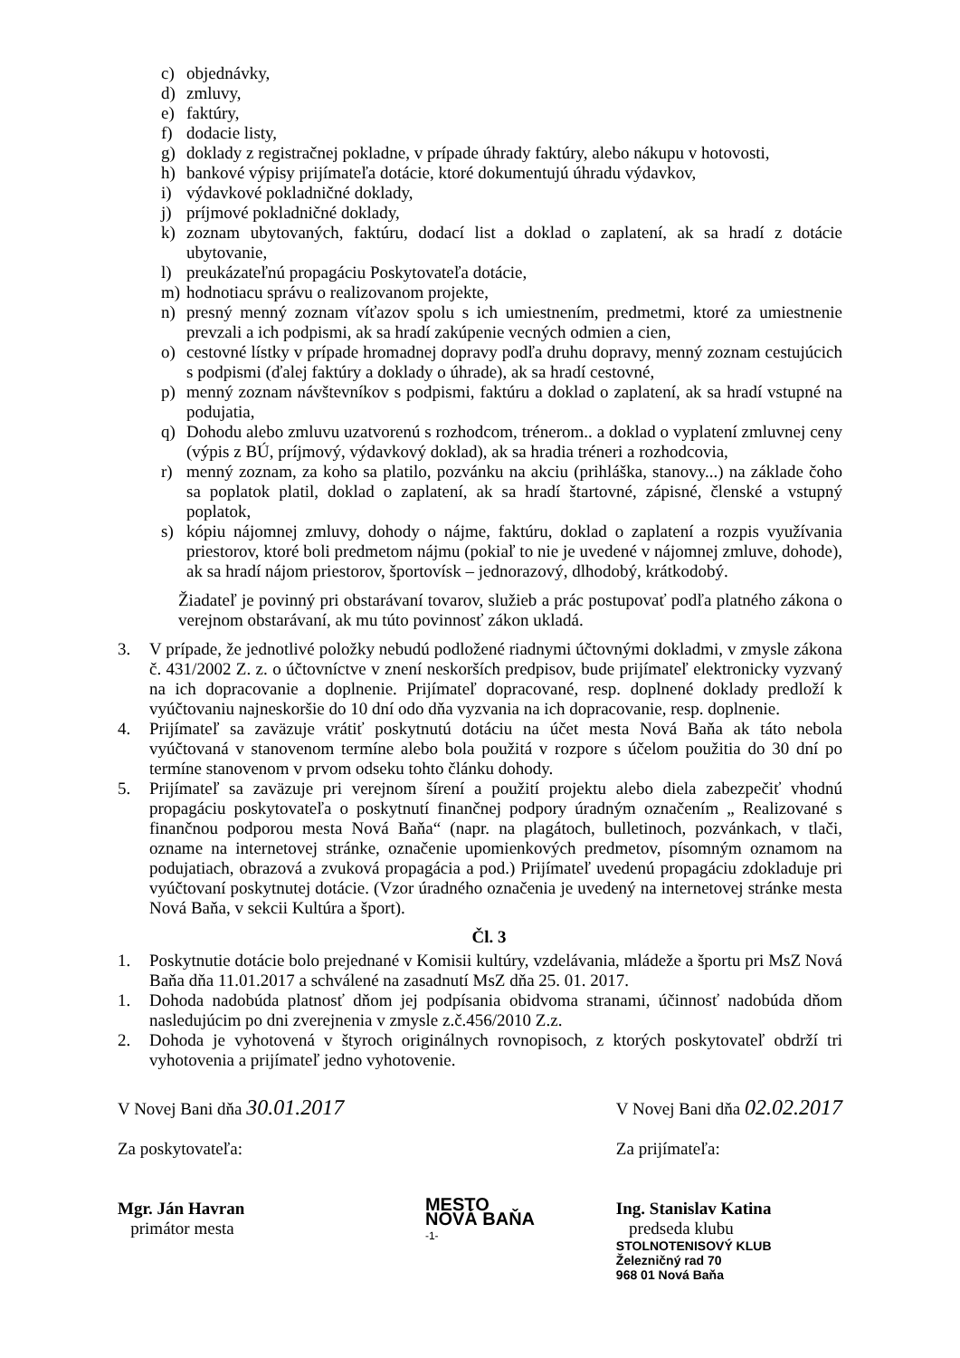c) objednávky,
d) zmluvy,
e) faktúry,
f) dodacie listy,
g) doklady z registračnej pokladne, v prípade úhrady faktúry, alebo nákupu v hotovosti,
h) bankové výpisy prijímateľa dotácie, ktoré dokumentujú úhradu výdavkov,
i) výdavkové pokladničné doklady,
j) príjmové pokladničné doklady,
k) zoznam ubytovaných, faktúru, dodací list a doklad o zaplatení, ak sa hradí z dotácie ubytovanie,
l) preukázateľnú propagáciu Poskytovateľa dotácie,
m) hodnotiacu správu o realizovanom projekte,
n) presný menný zoznam víťazov spolu s ich umiestnením, predmetmi, ktoré za umiestnenie prevzali a ich podpismi, ak sa hradí zakúpenie vecných odmien a cien,
o) cestovné lístky v prípade hromadnej dopravy podľa druhu dopravy, menný zoznam cestujúcich s podpismi (ďalej faktúry a doklady o úhrade), ak sa hradí cestovné,
p) menný zoznam návštevníkov s podpismi, faktúru a doklad o zaplatení, ak sa hradí vstupné na podujatia,
q) Dohodu alebo zmluvu uzatvorenú s rozhodcom, trénerom.. a doklad o vyplatení zmluvnej ceny (výpis z BÚ, príjmový, výdavkový doklad), ak sa hradia tréneri a rozhodcovia,
r) menný zoznam, za koho sa platilo, pozvánku na akciu (prihláška, stanovy...) na základe čoho sa poplatok platil, doklad o zaplatení, ak sa hradí štartovné, zápisné, členské a vstupný poplatok,
s) kópiu nájomnej zmluvy, dohody o nájme, faktúru, doklad o zaplatení a rozpis využívania priestorov, ktoré boli predmetom nájmu (pokiaľ to nie je uvedené v nájomnej zmluve, dohode), ak sa hradí nájom priestorov, športovísk – jednorazový, dlhodobý, krátkodobý.
Žiadateľ je povinný pri obstarávaní tovarov, služieb a prác postupovať podľa platného zákona o verejnom obstarávaní, ak mu túto povinnosť zákon ukladá.
3. V prípade, že jednotlivé položky nebudú podložené riadnymi účtovnými dokladmi, v zmysle zákona č. 431/2002 Z. z. o účtovníctve v znení neskorších predpisov, bude prijímateľ elektronicky vyzvaný na ich dopracovanie a doplnenie. Prijímateľ dopracované, resp. doplnené doklady predloží k vyúčtovaniu najneskoršie do 10 dní odo dňa vyzvania na ich dopracovanie, resp. doplnenie.
4. Prijímateľ sa zaväzuje vrátiť poskytnutú dotáciu na účet mesta Nová Baňa ak táto nebola vyúčtovaná v stanovenom termíne alebo bola použitá v rozpore s účelom použitia do 30 dní po termíne stanovenom v prvom odseku tohto článku dohody.
5. Prijímateľ sa zaväzuje pri verejnom šírení a použití projektu alebo diela zabezpečiť vhodnú propagáciu poskytovateľa o poskytnutí finančnej podpory úradným označením „ Realizované s finančnou podporou mesta Nová Baňa“ (napr. na plagátoch, bulletinoch, pozvánkach, v tlači, ozname na internetovej stránke, označenie upomienkových predmetov, písomným oznamom na podujatiach, obrazová a zvuková propagácia a pod.) Prijímateľ uvedenú propagáciu zdokladuje pri vyúčtovaní poskytnutej dotácie. (Vzor úradného označenia je uvedený na internetovej stránke mesta Nová Baňa, v sekcii Kultúra a šport).
Čl. 3
1. Poskytnutie dotácie bolo prejednané v Komisii kultúry, vzdelávania, mládeže a športu pri MsZ Nová Baňa dňa 11.01.2017 a schválené na zasadnutí MsZ dňa 25. 01. 2017.
1. Dohoda nadobúda platnosť dňom jej podpísania obidvoma stranami, účinnosť nadobúda dňom nasledujúcim po dni zverejnenia v zmysle z.č.456/2010 Z.z.
2. Dohoda je vyhotovená v štyroch originálnych rovnopisoch, z ktorých poskytovateľ obdrží tri vyhotovenia a prijímateľ jedno vyhotovenie.
V Novej Bani dňa 30.01.2017
Za poskytovateľa:
Mgr. Ján Havran
primátor mesta
MESTO
NOVÁ BAŇA
-1-
V Novej Bani dňa 02.02.2017
Za prijímateľa:
Ing. Stanislav Katina
predseda klubu
STOLNOTENISOVÝ KLUB
Železničný rad 70
968 01 Nová Baňa